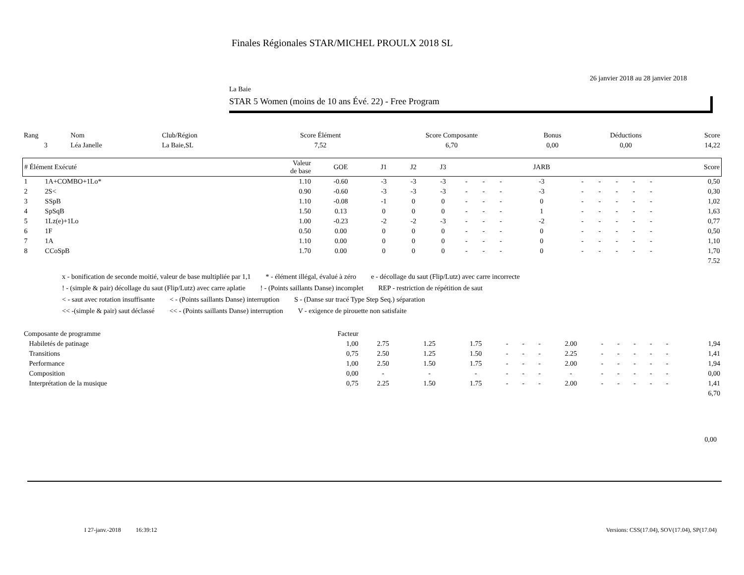Finales Régionales STAR/MICHEL PROULX 2018 SL
26 janvier 2018 au 28 janvier 2018
La Baie
STAR 5 Women (moins de 10 ans Évé. 22) - Free Program
| Rang | Nom | Club/Région | Score Élément | Score Composante | Bonus | Déductions | Score |
| 3 | Léa Janelle | La Baie,SL | 7,52 | 6,70 | 0,00 | 0,00 | 14,22 |
| # Élément Exécuté | | Valeur de base | GOE | J1 | J2 | J3 | | | | JARB | | | | | | Score |
| --- | --- | --- | --- | --- | --- | --- | --- | --- | --- | --- | --- | --- | --- | --- | --- | --- |
| 1 | 1A+COMBO+1Lo* | 1.10 | -0.60 | -3 | -3 | -3 | - | - | - | -3 | - | - | - | - | - | 0,50 |
| 2 | 2S< | 0.90 | -0.60 | -3 | -3 | -3 | - | - | - | -3 | - | - | - | - | - | 0,30 |
| 3 | SSpB | 1.10 | -0.08 | -1 | 0 | 0 | - | - | - | 0 | - | - | - | - | - | 1,02 |
| 4 | SpSqB | 1.50 | 0.13 | 0 | 0 | 0 | - | - | - | 1 | - | - | - | - | - | 1,63 |
| 5 | 1Lz(e)+1Lo | 1.00 | -0.23 | -2 | -2 | -3 | - | - | - | -2 | - | - | - | - | - | 0,77 |
| 6 | 1F | 0.50 | 0.00 | 0 | 0 | 0 | - | - | - | 0 | - | - | - | - | - | 0,50 |
| 7 | 1A | 1.10 | 0.00 | 0 | 0 | 0 | - | - | - | 0 | - | - | - | - | - | 1,10 |
| 8 | CCoSpB | 1.70 | 0.00 | 0 | 0 | 0 | - | - | - | 0 | - | - | - | - | - | 1,70 |
| 7.52 | | | | | | | | | | | | | | | | |
x - bonification de seconde moitié, valeur de base multipliée par 1,1 * - élément illégal, évalué à zéro e - décollage du saut (Flip/Lutz) avec carre incorrecte
! - (simple & pair) décollage du saut (Flip/Lutz) avec carre aplatie! - (Points saillants Danse) incomplet REP - restriction de répétition de saut
< - saut avec rotation insuffisante < - (Points saillants Danse) interruption S - (Danse sur tracé Type Step Seq.) séparation
<< -(simple & pair) saut déclassé << - (Points saillants Danse) interruption V - exigence de pirouette non satisfaite
| Composante de programme | Facteur | | | | | | | | | | | | | |
| Habiletés de patinage | 1,00 | 2.75 | 1.25 | 1.75 | - | - | - | 2.00 | - | - | - | - | - | 1,94 |
| Transitions | 0,75 | 2.50 | 1.25 | 1.50 | - | - | - | 2.25 | - | - | - | - | - | 1,41 |
| Performance | 1,00 | 2.50 | 1.50 | 1.75 | - | - | - | 2.00 | - | - | - | - | - | 1,94 |
| Composition | 0,00 | - | - | - | - | - | - | - | - | - | - | - | - | 0,00 |
| Interprétation de la musique | 0,75 | 2.25 | 1.50 | 1.75 | - | - | - | 2.00 | - | - | - | - | - | 1,41 |
| 6,70 | | | | | | | | | | | | | | |
0,00
I 27-janv.-2018 16:39:12 Versions: CSS(17.04), SOV(17.04), SP(17.04)